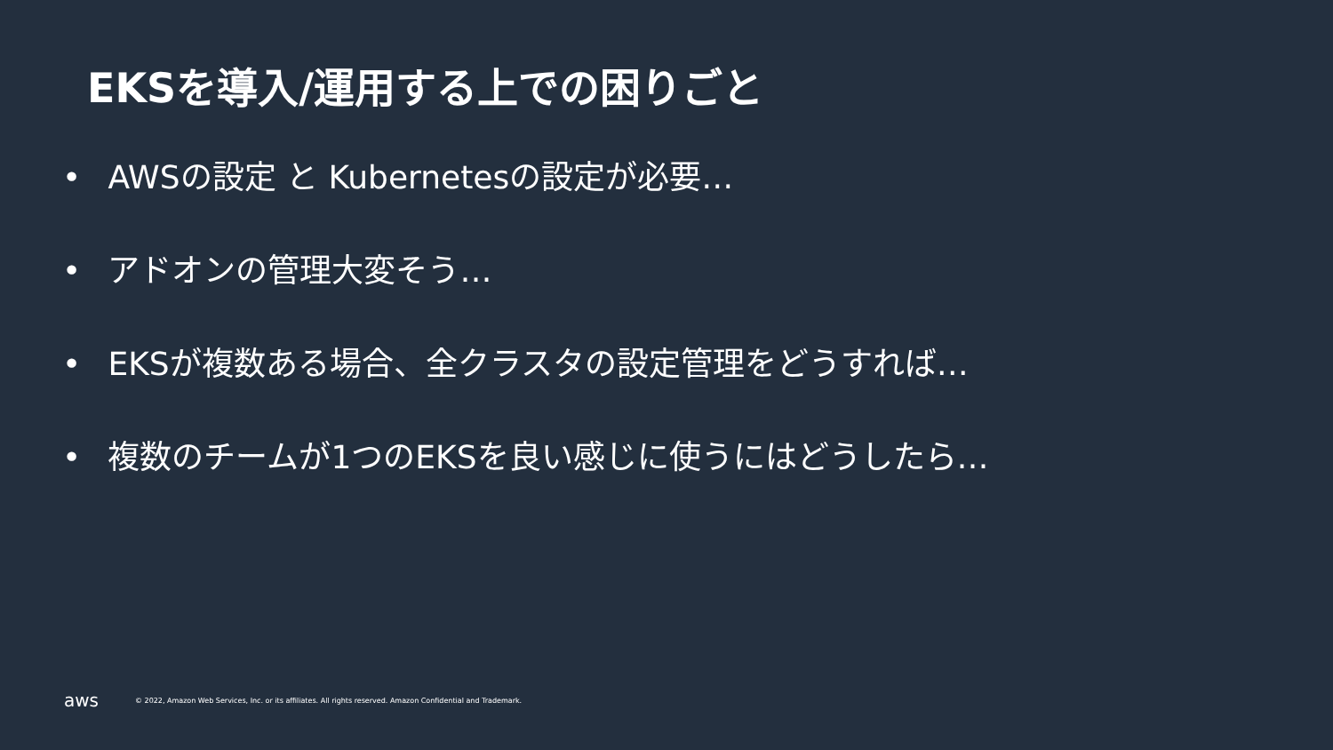EKSを導入/運用する上での困りごと
• AWSの設定 と Kubernetesの設定が必要…
• アドオンの管理大変そう…
• EKSが複数ある場合、全クラスタの設定管理をどうすれば…
• 複数のチームが1つのEKSを良い感じに使うにはどうしたら…
aws
© 2022, Amazon Web Services, Inc. or its affiliates. All rights reserved. Amazon Confidential and Trademark.